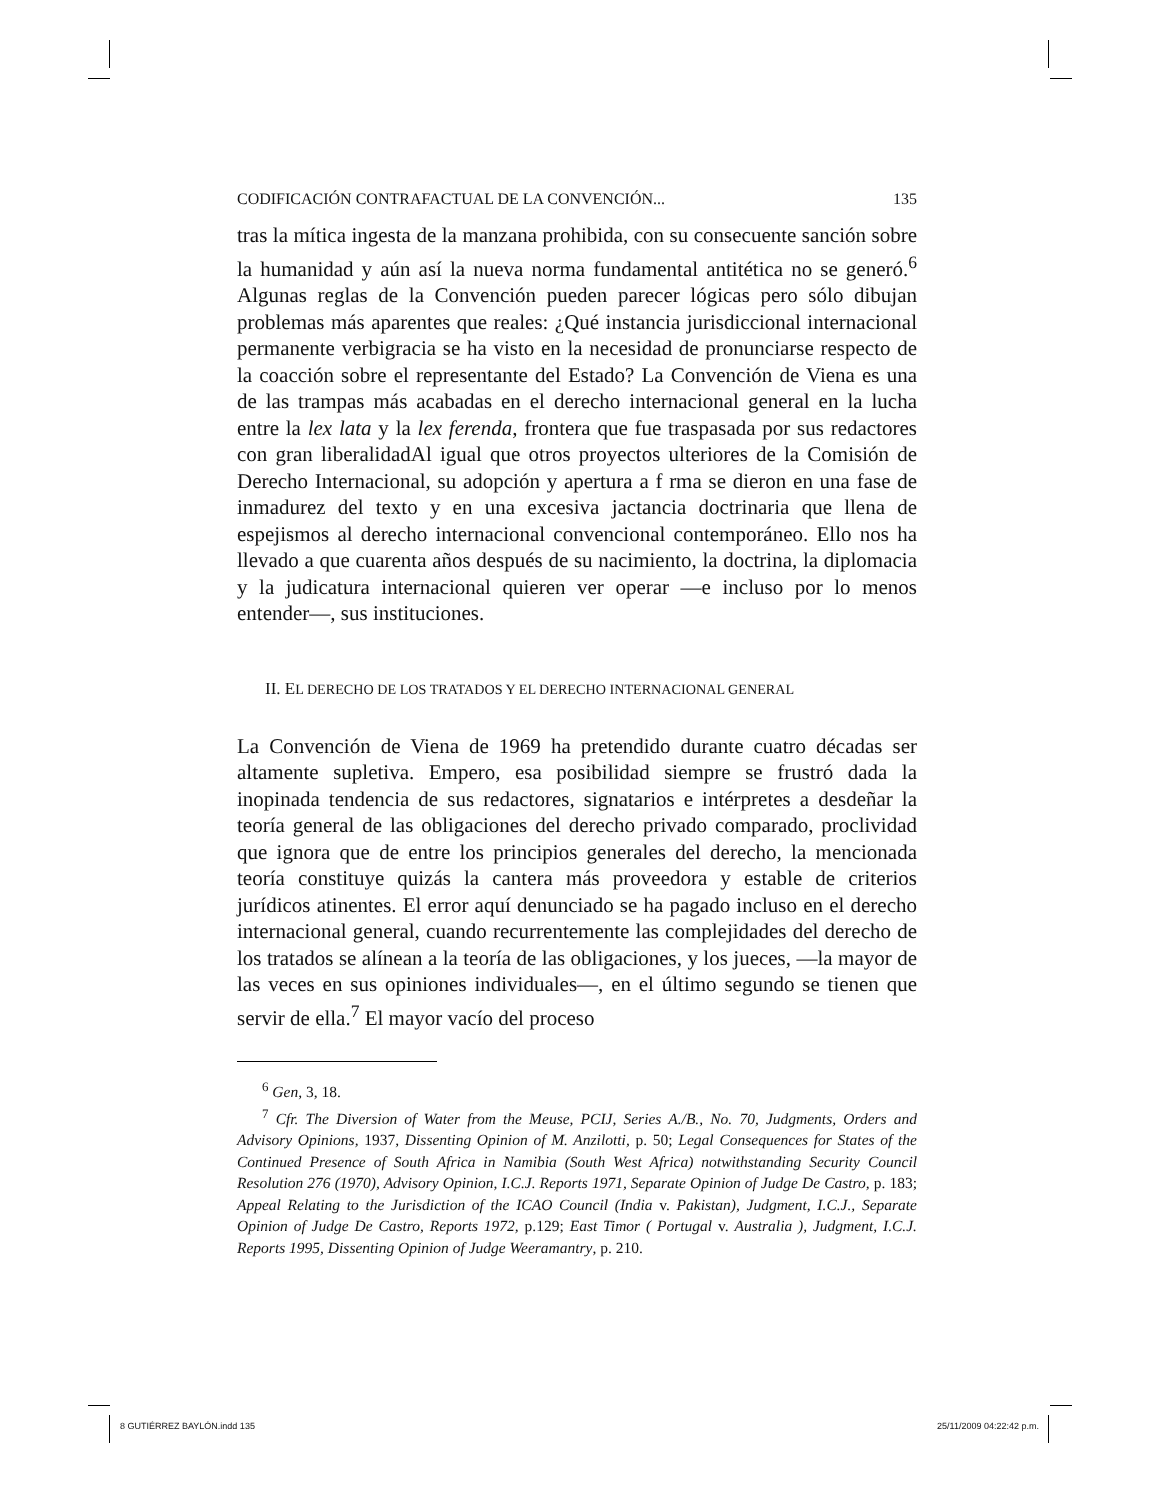CODIFICACIÓN CONTRAFACTUAL DE LA CONVENCIÓN... 135
tras la mítica ingesta de la manzana prohibida, con su consecuente sanción sobre la humanidad y aún así la nueva norma fundamental antitética no se generó.<sup>6</sup> Algunas reglas de la Convención pueden parecer lógicas pero sólo dibujan problemas más aparentes que reales: ¿Qué instancia jurisdiccional internacional permanente verbigracia se ha visto en la necesidad de pronunciarse respecto de la coacción sobre el representante del Estado? La Convención de Viena es una de las trampas más acabadas en el derecho internacional general en la lucha entre la lex lata y la lex ferenda, frontera que fue traspasada por sus redactores con gran liberalidadAl igual que otros proyectos ulteriores de la Comisión de Derecho Internacional, su adopción y apertura a f rma se dieron en una fase de inmadurez del texto y en una excesiva jactancia doctrinaria que llena de espejismos al derecho internacional convencional contemporáneo. Ello nos ha llevado a que cuarenta años después de su nacimiento, la doctrina, la diplomacia y la judicatura internacional quieren ver operar —e incluso por lo menos entender—, sus instituciones.
II. EL DERECHO DE LOS TRATADOS Y EL DERECHO INTERNACIONAL GENERAL
La Convención de Viena de 1969 ha pretendido durante cuatro décadas ser altamente supletiva. Empero, esa posibilidad siempre se frustró dada la inopinada tendencia de sus redactores, signatarios e intérpretes a desdeñar la teoría general de las obligaciones del derecho privado comparado, proclividad que ignora que de entre los principios generales del derecho, la mencionada teoría constituye quizás la cantera más proveedora y estable de criterios jurídicos atinentes. El error aquí denunciado se ha pagado incluso en el derecho internacional general, cuando recurrentemente las complejidades del derecho de los tratados se alínean a la teoría de las obligaciones, y los jueces, —la mayor de las veces en sus opiniones individuales—, en el último segundo se tienen que servir de ella.<sup>7</sup> El mayor vacío del proceso
<sup>6</sup> Gen, 3, 18.
<sup>7</sup> Cfr. The Diversion of Water from the Meuse, PCIJ, Series A./B., No. 70, Judgments, Orders and Advisory Opinions, 1937, Dissenting Opinion of M. Anzilotti, p. 50; Legal Consequences for States of the Continued Presence of South Africa in Namibia (South West Africa) notwithstanding Security Council Resolution 276 (1970), Advisory Opinion, I.C.J. Reports 1971, Separate Opinion of Judge De Castro, p. 183; Appeal Relating to the Jurisdiction of the ICAO Council (India v. Pakistan), Judgment, I.C.J., Separate Opinion of Judge De Castro, Reports 1972, p.129; East Timor ( Portugal v. Australia ), Judgment, I.C.J. Reports 1995, Dissenting Opinion of Judge Weeramantry, p. 210.
8 GUTIÉRREZ BAYLÓN.indd 135 25/11/2009 04:22:42 p.m.